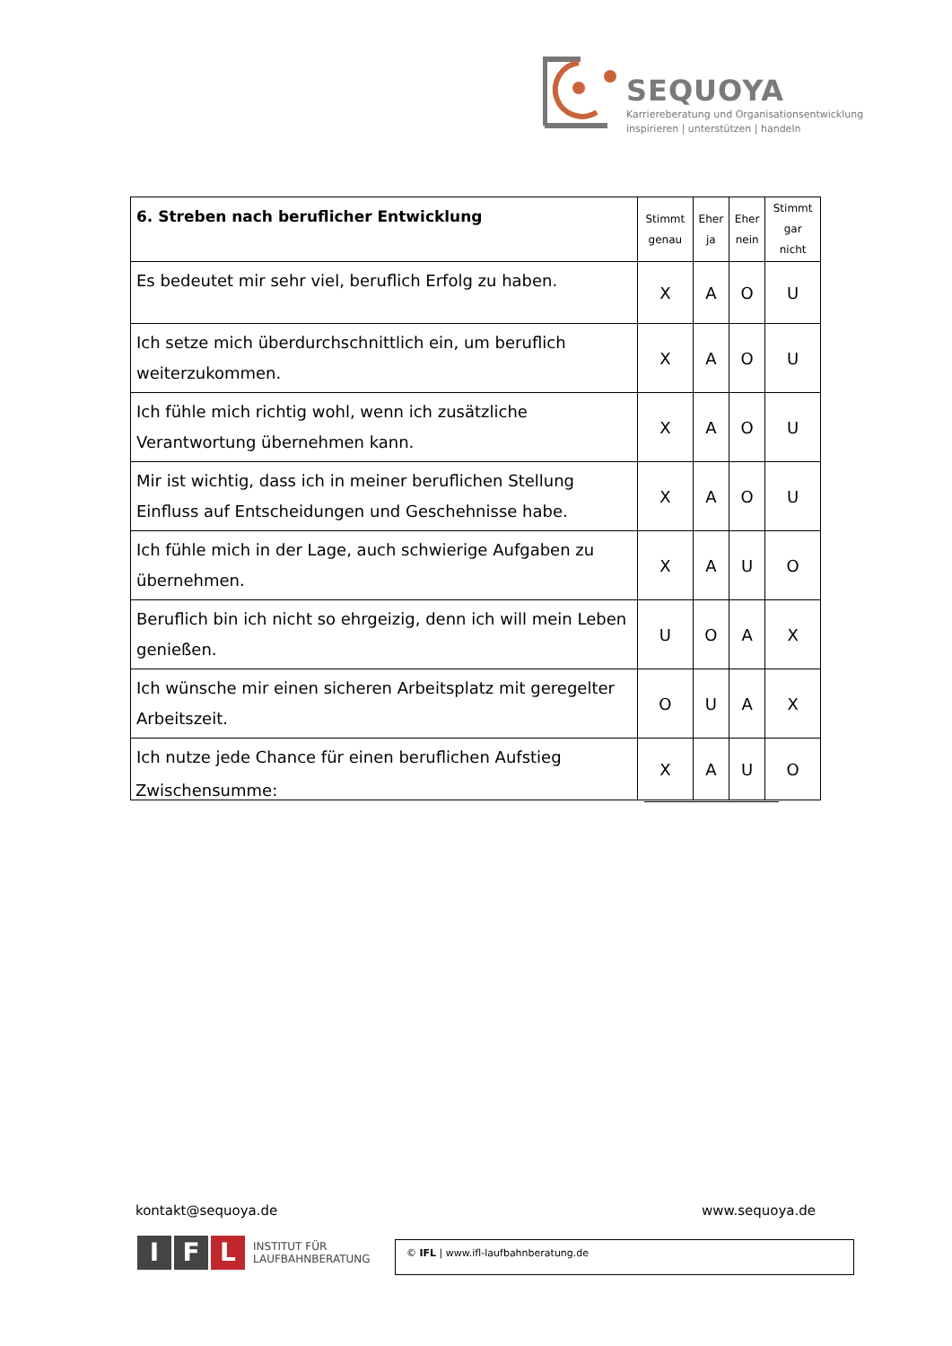SEQUOYA
Karriereberatung und Organisationsentwicklung
inspirieren | unterstützen | handeln
| 6. Streben nach beruflicher Entwicklung | Stimmt genau | Eher ja | Eher nein | Stimmt gar nicht |
| --- | --- | --- | --- | --- |
| Es bedeutet mir sehr viel, beruflich Erfolg zu haben. | X | A | O | U |
| Ich setze mich überdurchschnittlich ein, um beruflich weiterzukommen. | X | A | O | U |
| Ich fühle mich richtig wohl, wenn ich zusätzliche Verantwortung übernehmen kann. | X | A | O | U |
| Mir ist wichtig, dass ich in meiner beruflichen Stellung Einfluss auf Entscheidungen und Geschehnisse habe. | X | A | O | U |
| Ich fühle mich in der Lage, auch schwierige Aufgaben zu übernehmen. | X | A | U | O |
| Beruflich bin ich nicht so ehrgeizig, denn ich will mein Leben genießen. | U | O | A | X |
| Ich wünsche mir einen sicheren Arbeitsplatz mit geregelter Arbeitszeit. | O | U | A | X |
| Ich nutze jede Chance für einen beruflichen Aufstieg | X | A | U | O |
Zwischensumme:
kontakt@sequoya.de www.sequoya.de
I F L INSTITUT FÜR
LAUFBAHNBERATUNG
© IFL | www.ifl-laufbahnberatung.de